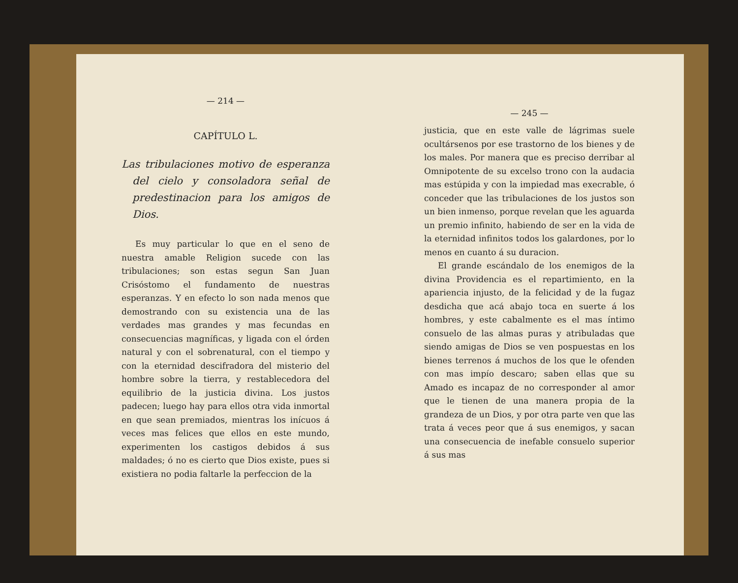— 214 —
CAPÍTULO L.
Las tribulaciones motivo de esperanza del cielo y consoladora señal de predestinacion para los amigos de Dios.
Es muy particular lo que en el seno de nuestra amable Religion sucede con las tribulaciones; son estas segun San Juan Crisóstomo el fundamento de nuestras esperanzas. Y en efecto lo son nada menos que demostrando con su existencia una de las verdades mas grandes y mas fecundas en consecuencias magníficas, y ligada con el órden natural y con el sobrenatural, con el tiempo y con la eternidad descifradora del misterio del hombre sobre la tierra, y restablecedora del equilibrio de la justicia divina. Los justos padecen; luego hay para ellos otra vida inmortal en que sean premiados, mientras los inícuos á veces mas felices que ellos en este mundo, experimenten los castigos debidos á sus maldades; ó no es cierto que Dios existe, pues si existiera no podia faltarle la perfeccion de la
— 245 —
justicia, que en este valle de lágrimas suele ocultársenos por ese trastorno de los bienes y de los males. Por manera que es preciso derribar al Omnipotente de su excelso trono con la audacia mas estúpida y con la impiedad mas execrable, ó conceder que las tribulaciones de los justos son un bien inmenso, porque revelan que les aguarda un premio infinito, habiendo de ser en la vida de la eternidad infinitos todos los galardones, por lo menos en cuanto á su duracion.
El grande escándalo de los enemigos de la divina Providencia es el repartimiento, en la apariencia injusto, de la felicidad y de la fugaz desdicha que acá abajo toca en suerte á los hombres, y este cabalmente es el mas íntimo consuelo de las almas puras y atribuladas que siendo amigas de Dios se ven pospuestas en los bienes terrenos á muchos de los que le ofenden con mas impío descaro; saben ellas que su Amado es incapaz de no corresponder al amor que le tienen de una manera propia de la grandeza de un Dios, y por otra parte ven que las trata á veces peor que á sus enemigos, y sacan una consecuencia de inefable consuelo superior á sus mas